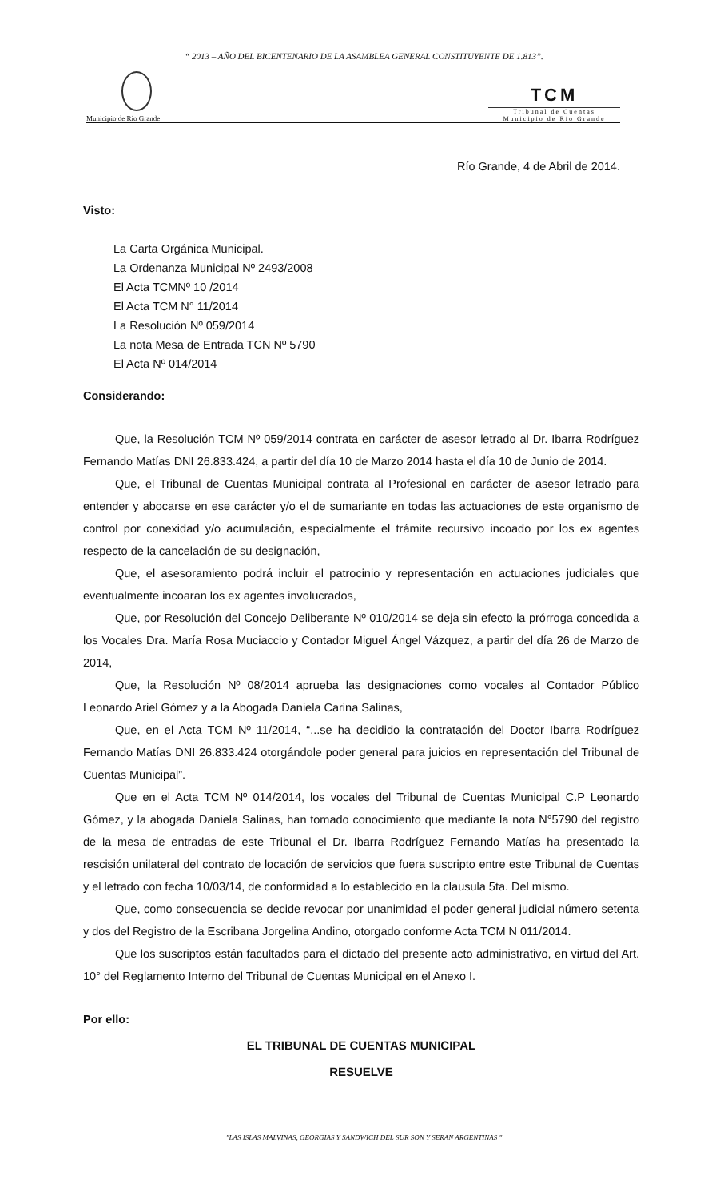“ 2013 – AÑO DEL BICENTENARIO DE LA ASAMBLEA GENERAL CONSTITUYENTE DE 1.813”.
Municipio de Río Grande
TCM
Tribunal de Cuentas
Municipio de Río Grande
Río Grande, 4 de Abril de 2014.
Visto:
La Carta Orgánica Municipal.
La Ordenanza Municipal Nº 2493/2008
El Acta TCMNº 10 /2014
El Acta TCM N° 11/2014
La Resolución Nº 059/2014
La nota Mesa de Entrada TCN Nº 5790
El Acta Nº 014/2014
Considerando:
Que, la Resolución TCM Nº 059/2014 contrata en carácter de asesor letrado al Dr. Ibarra Rodríguez Fernando Matías DNI 26.833.424, a partir del día 10 de Marzo 2014 hasta el día 10 de Junio de 2014.
Que, el Tribunal de Cuentas Municipal contrata al Profesional en carácter de asesor letrado para entender y abocarse en ese carácter y/o el de sumariante en todas las actuaciones de este organismo de control por conexidad y/o acumulación, especialmente el trámite recursivo incoado por los ex agentes respecto de la cancelación de su designación,
Que, el asesoramiento podrá incluir el patrocinio y representación en actuaciones judiciales que eventualmente incoaran los ex agentes involucrados,
Que, por Resolución del Concejo Deliberante Nº 010/2014 se deja sin efecto la prórroga concedida a los Vocales Dra. María Rosa Muciaccio y Contador Miguel Ángel Vázquez, a partir del día 26 de Marzo de 2014,
Que, la Resolución Nº 08/2014 aprueba las designaciones como vocales al Contador Público Leonardo Ariel Gómez y a la Abogada Daniela Carina Salinas,
Que, en el Acta TCM Nº 11/2014, “...se ha decidido la contratación del Doctor Ibarra Rodríguez Fernando Matías DNI 26.833.424 otorgándole poder general para juicios en representación del Tribunal de Cuentas Municipal”.
Que en el Acta TCM Nº 014/2014, los vocales del Tribunal de Cuentas Municipal C.P Leonardo Gómez, y la abogada Daniela Salinas, han tomado conocimiento que mediante la nota N°5790 del registro de la mesa de entradas de este Tribunal el Dr. Ibarra Rodríguez Fernando Matías ha presentado la rescisión unilateral del contrato de locación de servicios que fuera suscripto entre este Tribunal de Cuentas y el letrado con fecha 10/03/14, de conformidad a lo establecido en la clausula 5ta. Del mismo.
Que, como consecuencia se decide revocar por unanimidad el poder general judicial número setenta y dos del Registro de la Escribana Jorgelina Andino, otorgado conforme Acta TCM N 011/2014.
Que los suscriptos están facultados para el dictado del presente acto administrativo, en virtud del Art. 10° del Reglamento Interno del Tribunal de Cuentas Municipal en el Anexo I.
Por ello:
EL TRIBUNAL DE CUENTAS MUNICIPAL
RESUELVE
"LAS ISLAS MALVINAS, GEORGIAS Y SANDWICH DEL SUR SON Y SERAN ARGENTINAS "